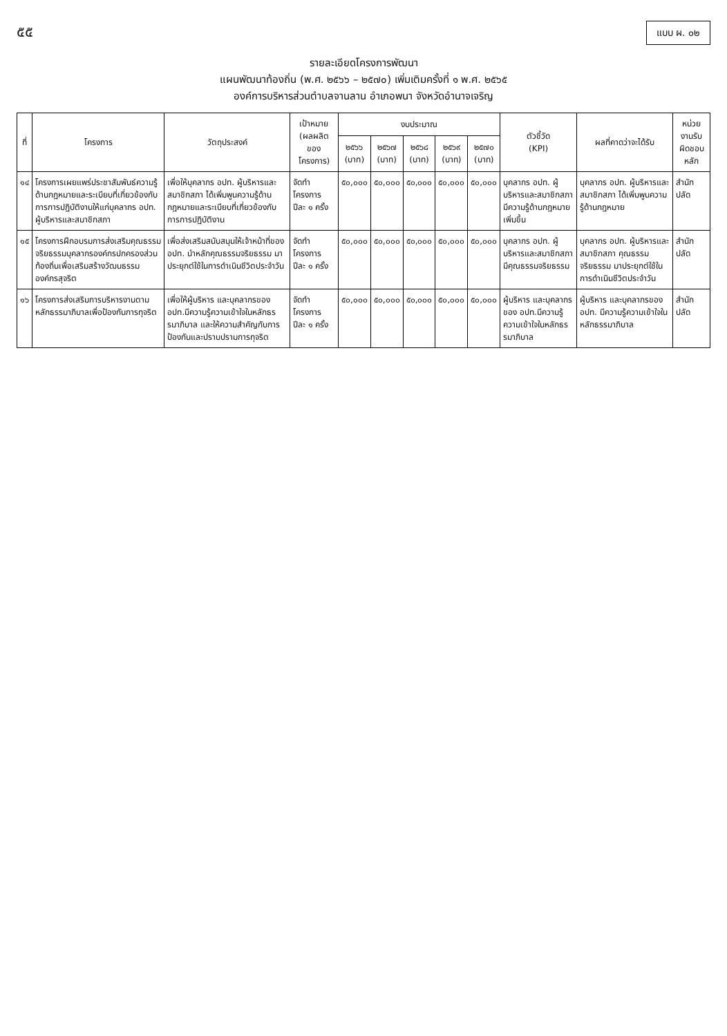๕๕
แบบ ผ. ๐๒
รายละเอียดโครงการพัฒนา
แผนพัฒนาท้องถิ่น (พ.ศ. ๒๕๖๖ – ๒๕๗๐) เพิ่มเติมครั้งที่ ๑ พ.ศ. ๒๕๖๕
องค์การบริหารส่วนตำบลจานลาน อำเภอพนา จังหวัดอำนาจเจริญ
| ที่ | โครงการ | วัตถุประสงค์ | เป้าหมาย (ผลผลิตของโครงการ) | งบประมาณ | | | | | ตัวชี้วัด (KPI) | ผลที่คาดว่าจะได้รับ | หน่วยงานรับผิดชอบหลัก |
| --- | --- | --- | --- | --- | --- | --- | --- | --- | --- | --- | --- |
| | | | | ๒๕๖๖ (บาท) | ๒๕๖๗ (บาท) | ๒๕๖๘ (บาท) | ๒๕๖๙ (บาท) | ๒๕๗๐ (บาท) | | | |
| ๑๔ | โครงการเผยแพร่ประชาสัมพันธ์ความรู้ด้านกฎหมายและระเบียบที่เกี่ยวข้องกับการการปฏิบัติงานให้แก่บุคลากร อปท. ผู้บริหารและสมาชิกสภา | เพื่อให้บุคลากร อปท. ผู้บริหารและสมาชิกสภา ได้เพิ่มพูนความรู้ด้านกฎหมายและระเบียบที่เกี่ยวข้องกับการการปฏิบัติงาน | จัดทำโครงการ ปีละ ๑ ครั้ง | ๕๐,๐๐๐ | ๕๐,๐๐๐ | ๕๐,๐๐๐ | ๕๐,๐๐๐ | ๕๐,๐๐๐ | บุคลากร อปท. ผู้บริหารและสมาชิกสภา มีความรู้ด้านกฎหมายเพิ่มขึ้น | บุคลากร อปท. ผู้บริหารและสมาชิกสภา ได้เพิ่มพูนความรู้ด้านกฎหมาย | สำนักปลัด |
| ๑๕ | โครงการฝึกอบรมการส่งเสริมคุณธรรมจริยธรรมบุคลากรองค์กรปกครองส่วนท้องถิ่นเพื่อเสริมสร้างวัฒนธรรมองค์กรสุจริต | เพื่อส่งเสริมสนับสนุนให้เจ้าหน้าที่ของ อปท. นำหลักคุณธรรมจริยธรรม มาประยุกต์ใช้ในการดำเนินชีวิตประจำวัน | จัดทำโครงการ ปีละ ๑ ครั้ง | ๕๐,๐๐๐ | ๕๐,๐๐๐ | ๕๐,๐๐๐ | ๕๐,๐๐๐ | ๕๐,๐๐๐ | บุคลากร อปท. ผู้บริหารและสมาชิกสภา มีคุณธรรมจริยธรรม | บุคลากร อปท. ผู้บริหารและสมาชิกสภา คุณธรรม จริยธรรม มาประยุกต์ใช้ในการดำเนินชีวิตประจำวัน | สำนักปลัด |
| ๑๖ | โครงการส่งเสริมการบริหารงานตามหลักธรรมาภิบาลเพื่อป้องกันการทุจริต | เพื่อให้ผู้บริหาร และบุคลากรของ อปท.มีความรู้ความเข้าใจในหลักธรรมาภิบาล และให้ความสำคัญกับการป้องกันและปราบปรามการทุจริต | จัดทำโครงการ ปีละ ๑ ครั้ง | ๕๐,๐๐๐ | ๕๐,๐๐๐ | ๕๐,๐๐๐ | ๕๐,๐๐๐ | ๕๐,๐๐๐ | ผู้บริหาร และบุคลากรของ อปท.มีความรู้ความเข้าใจในหลักธรรมาภิบาล | ผู้บริหาร และบุคลากรของ อปท. มีความรู้ความเข้าใจในหลักธรรมาภิบาล | สำนักปลัด |